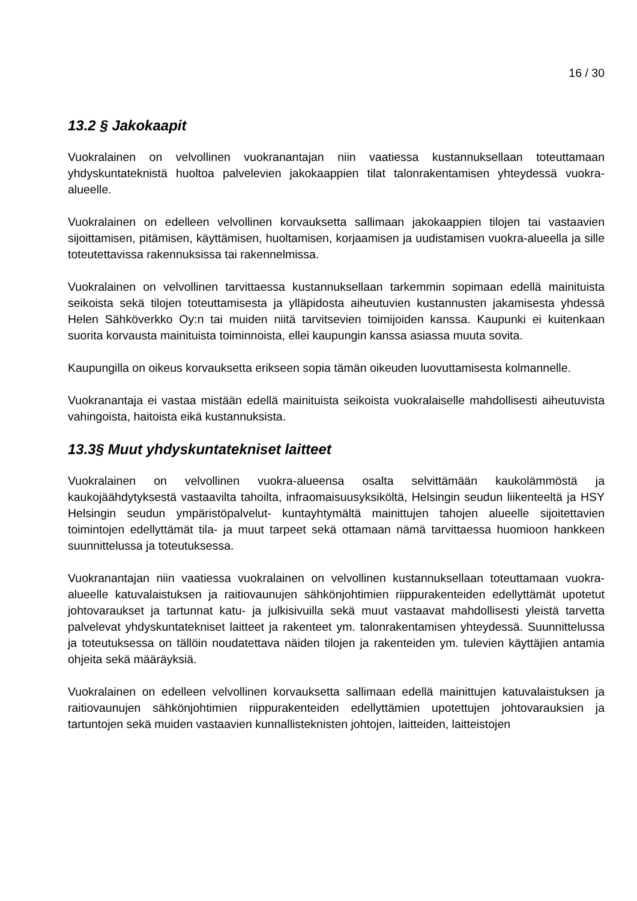16 / 30
13.2 § Jakokaapit
Vuokralainen on velvollinen vuokranantajan niin vaatiessa kustannuksellaan toteuttamaan yhdyskuntateknistä huoltoa palvelevien jakokaappien tilat talonrakentamisen yhteydessä vuokra-alueelle.
Vuokralainen on edelleen velvollinen korvauksetta sallimaan jakokaappien tilojen tai vastaavien sijoittamisen, pitämisen, käyttämisen, huoltamisen, korjaamisen ja uudistamisen vuokra-alueella ja sille toteutettavissa rakennuksissa tai rakennelmissa.
Vuokralainen on velvollinen tarvittaessa kustannuksellaan tarkemmin sopimaan edellä mainituista seikoista sekä tilojen toteuttamisesta ja ylläpidosta aiheutuvien kustannusten jakamisesta yhdessä Helen Sähköverkko Oy:n tai muiden niitä tarvitsevien toimijoiden kanssa. Kaupunki ei kuitenkaan suorita korvausta mainituista toiminnoista, ellei kaupungin kanssa asiassa muuta sovita.
Kaupungilla on oikeus korvauksetta erikseen sopia tämän oikeuden luovuttamisesta kolmannelle.
Vuokranantaja ei vastaa mistään edellä mainituista seikoista vuokralaiselle mahdollisesti aiheutuvista vahingoista, haitoista eikä kustannuksista.
13.3§ Muut yhdyskuntatekniset laitteet
Vuokralainen on velvollinen vuokra-alueensa osalta selvittämään kaukolämmöstä ja kaukojäähdytyksestä vastaavilta tahoilta, infraomaisuusyksiköltä, Helsingin seudun liikenteeltä ja HSY Helsingin seudun ympäristöpalvelut- kuntayhtymältä mainittujen tahojen alueelle sijoitettavien toimintojen edellyttämät tila- ja muut tarpeet sekä ottamaan nämä tarvittaessa huomioon hankkeen suunnittelussa ja toteutuksessa.
Vuokranantajan niin vaatiessa vuokralainen on velvollinen kustannuksellaan toteuttamaan vuokra-alueelle katuvalaistuksen ja raitiovaunujen sähkönjohtimien riippurakenteiden edellyttämät upotetut johtovaraukset ja tartunnat katu- ja julkisivuilla sekä muut vastaavat mahdollisesti yleistä tarvetta palvelevat yhdyskuntatekniset laitteet ja rakenteet ym. talonrakentamisen yhteydessä. Suunnittelussa ja toteutuksessa on tällöin noudatettava näiden tilojen ja rakenteiden ym. tulevien käyttäjien antamia ohjeita sekä määräyksiä.
Vuokralainen on edelleen velvollinen korvauksetta sallimaan edellä mainittujen katuvalaistuksen ja raitiovaunujen sähkönjohtimien riippurakenteiden edellyttämien upotettujen johtovarauksien ja tartuntojen sekä muiden vastaavien kunnallisteknisten johtojen, laitteiden, laitteistojen